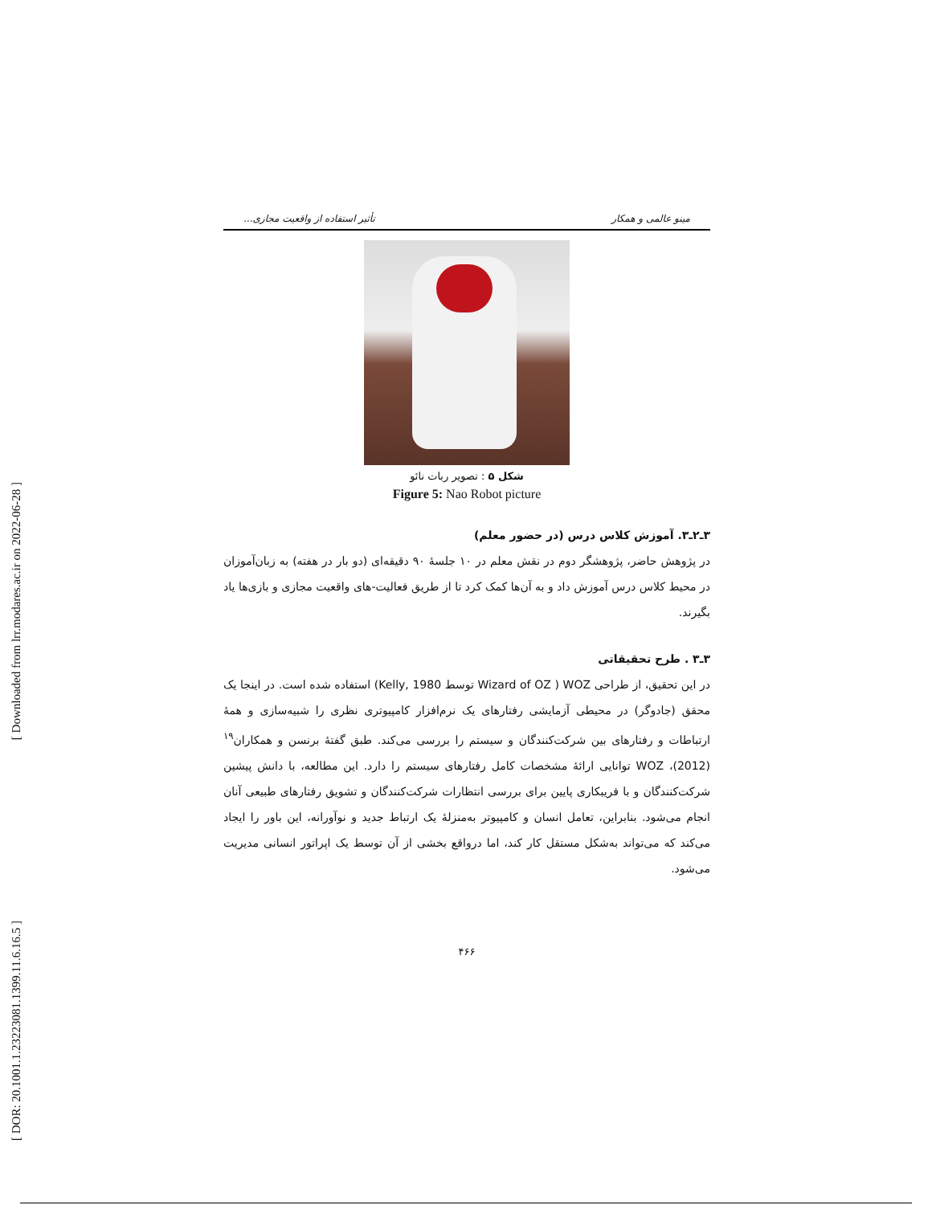[ Downloaded from lrr.modares.ac.ir on 2022-06-28 ]
[ DOR: 20.1001.1.23223081.1399.11.6.16.5 ]
مینو عالمی و همکار تأثیر استفاده از واقعیت مجازی...
شکل ۵ : تصویر ربات نائو
Figure 5: Nao Robot picture
۳ـ۲ـ۳. آموزش کلاس درس (در حضور معلم)
در پژوهش حاضر، پژوهشگر دوم در نقش معلم در ۱۰ جلسهٔ ۹۰ دقیقه‌ای (دو بار در هفته) به زبان‌آموزان در محیط کلاس درس آموزش داد و به آن‌ها کمک کرد تا از طریق فعالیت-های واقعیت مجازی و بازی‌ها یاد بگیرند.
۳ـ۳ . طرح تحقیقاتی
در این تحقیق، از طراحی WOZ ( Wizard of OZ توسط Kelly, 1980) استفاده شده است. در اینجا یک محقق (جادوگر) در محیطی آزمایشی رفتارهای یک نرم‌افزار کامپیوتری نظری را شبیه‌سازی و همهٔ ارتباطات و رفتارهای بین شرکت‌کنندگان و سیستم را بررسی می‌کند. طبق گفتهٔ برنسن و همکاران<sup>۱۹</sup> (2012)، WOZ توانایی ارائهٔ مشخصات کامل رفتارهای سیستم را دارد. این مطالعه، با دانش پیشین شرکت‌کنندگان و با فریبکاری پایین برای بررسی انتظارات شرکت‌کنندگان و تشویق رفتارهای طبیعی آنان انجام می‌شود. بنابراین، تعامل انسان و کامپیوتر به‌منزلهٔ یک ارتباط جدید و نوآورانه، این باور را ایجاد می‌کند که می‌تواند به‌شکل مستقل کار کند، اما درواقع بخشی از آن توسط یک اپراتور انسانی مدیریت می‌شود.
۴۶۶